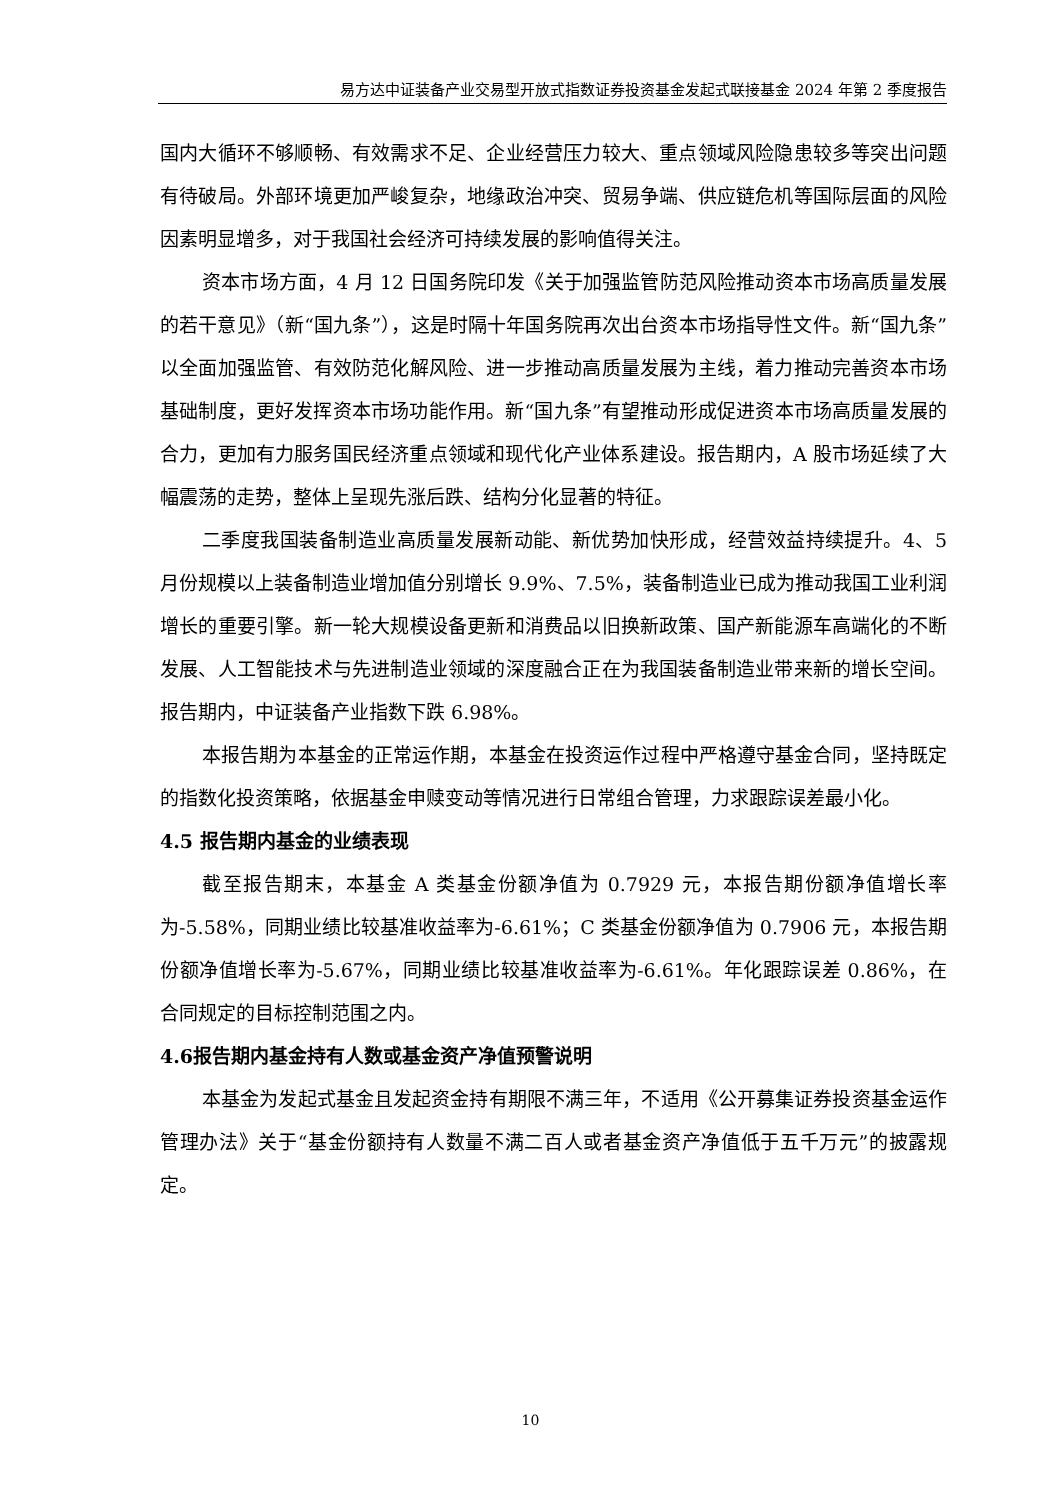易方达中证装备产业交易型开放式指数证券投资基金发起式联接基金 2024 年第 2 季度报告
国内大循环不够顺畅、有效需求不足、企业经营压力较大、重点领域风险隐患较多等突出问题有待破局。外部环境更加严峻复杂，地缘政治冲突、贸易争端、供应链危机等国际层面的风险因素明显增多，对于我国社会经济可持续发展的影响值得关注。
资本市场方面，4 月 12 日国务院印发《关于加强监管防范风险推动资本市场高质量发展的若干意见》（新“国九条”），这是时隔十年国务院再次出台资本市场指导性文件。新“国九条”以全面加强监管、有效防范化解风险、进一步推动高质量发展为主线，着力推动完善资本市场基础制度，更好发挥资本市场功能作用。新“国九条”有望推动形成促进资本市场高质量发展的合力，更加有力服务国民经济重点领域和现代化产业体系建设。报告期内，A 股市场延续了大幅震荡的走势，整体上呈现先涨后跌、结构分化显著的特征。
二季度我国装备制造业高质量发展新动能、新优势加快形成，经营效益持续提升。4、5 月份规模以上装备制造业增加值分别增长 9.9%、7.5%，装备制造业已成为推动我国工业利润增长的重要引擎。新一轮大规模设备更新和消费品以旧换新政策、国产新能源车高端化的不断发展、人工智能技术与先进制造业领域的深度融合正在为我国装备制造业带来新的增长空间。报告期内，中证装备产业指数下跌 6.98%。
本报告期为本基金的正常运作期，本基金在投资运作过程中严格遵守基金合同，坚持既定的指数化投资策略，依据基金申赎变动等情况进行日常组合管理，力求跟踪误差最小化。
4.5 报告期内基金的业绩表现
截至报告期末，本基金 A 类基金份额净值为 0.7929 元，本报告期份额净值增长率为-5.58%，同期业绩比较基准收益率为-6.61%；C 类基金份额净值为 0.7906 元，本报告期份额净值增长率为-5.67%，同期业绩比较基准收益率为-6.61%。年化跟踪误差 0.86%，在合同规定的目标控制范围之内。
4.6报告期内基金持有人数或基金资产净值预警说明
本基金为发起式基金且发起资金持有期限不满三年，不适用《公开募集证券投资基金运作管理办法》关于“基金份额持有人数量不满二百人或者基金资产净值低于五千万元”的披露规定。
10